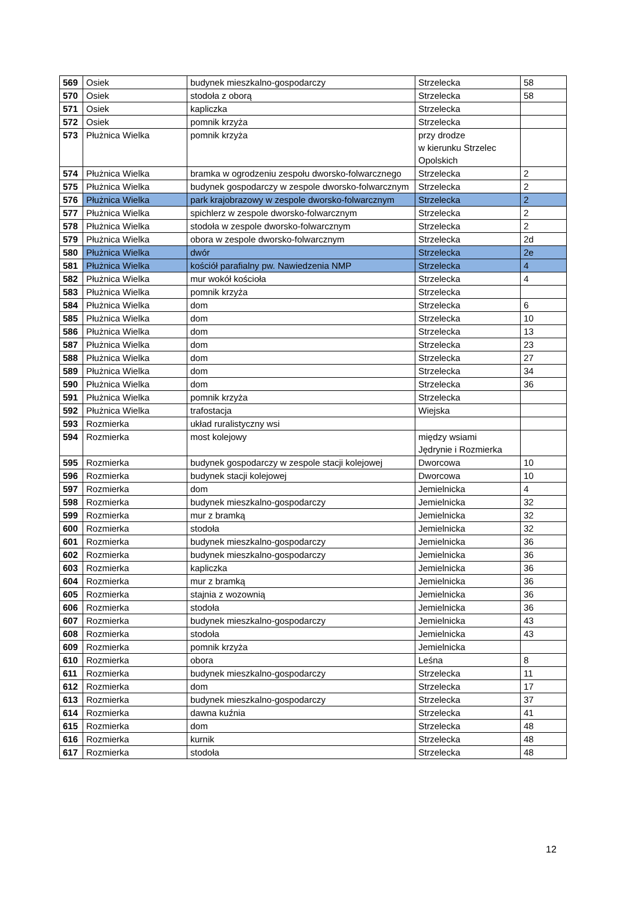| 569 | Osiek | budynek mieszkalno-gospodarczy | Strzelecka | 58 |
| 570 | Osiek | stodoła z oborą | Strzelecka | 58 |
| 571 | Osiek | kapliczka | Strzelecka | |
| 572 | Osiek | pomnik krzyża | Strzelecka | |
| 573 | Płużnica Wielka | pomnik krzyża | przy drodze w kierunku Strzelec Opolskich | |
| 574 | Płużnica Wielka | bramka w ogrodzeniu zespołu dworsko-folwarcznego | Strzelecka | 2 |
| 575 | Płużnica Wielka | budynek gospodarczy w zespole dworsko-folwarcznym | Strzelecka | 2 |
| 576 | Płużnica Wielka | park krajobrazowy w zespole dworsko-folwarcznym | Strzelecka | 2 |
| 577 | Płużnica Wielka | spichlerz w zespole dworsko-folwarcznym | Strzelecka | 2 |
| 578 | Płużnica Wielka | stodoła w zespole dworsko-folwarcznym | Strzelecka | 2 |
| 579 | Płużnica Wielka | obora w zespole dworsko-folwarcznym | Strzelecka | 2d |
| 580 | Płużnica Wielka | dwór | Strzelecka | 2e |
| 581 | Płużnica Wielka | kościół parafialny pw. Nawiedzenia NMP | Strzelecka | 4 |
| 582 | Płużnica Wielka | mur wokół kościoła | Strzelecka | 4 |
| 583 | Płużnica Wielka | pomnik krzyża | Strzelecka | |
| 584 | Płużnica Wielka | dom | Strzelecka | 6 |
| 585 | Płużnica Wielka | dom | Strzelecka | 10 |
| 586 | Płużnica Wielka | dom | Strzelecka | 13 |
| 587 | Płużnica Wielka | dom | Strzelecka | 23 |
| 588 | Płużnica Wielka | dom | Strzelecka | 27 |
| 589 | Płużnica Wielka | dom | Strzelecka | 34 |
| 590 | Płużnica Wielka | dom | Strzelecka | 36 |
| 591 | Płużnica Wielka | pomnik krzyża | Strzelecka | |
| 592 | Płużnica Wielka | trafostacja | Wiejska | |
| 593 | Rozmierka | układ ruralistyczny wsi | | |
| 594 | Rozmierka | most kolejowy | między wsiami Jędrynie i Rozmierka | |
| 595 | Rozmierka | budynek gospodarczy w zespole stacji kolejowej | Dworcowa | 10 |
| 596 | Rozmierka | budynek stacji kolejowej | Dworcowa | 10 |
| 597 | Rozmierka | dom | Jemielnicka | 4 |
| 598 | Rozmierka | budynek mieszkalno-gospodarczy | Jemielnicka | 32 |
| 599 | Rozmierka | mur z bramką | Jemielnicka | 32 |
| 600 | Rozmierka | stodoła | Jemielnicka | 32 |
| 601 | Rozmierka | budynek mieszkalno-gospodarczy | Jemielnicka | 36 |
| 602 | Rozmierka | budynek mieszkalno-gospodarczy | Jemielnicka | 36 |
| 603 | Rozmierka | kapliczka | Jemielnicka | 36 |
| 604 | Rozmierka | mur z bramką | Jemielnicka | 36 |
| 605 | Rozmierka | stajnia z wozownią | Jemielnicka | 36 |
| 606 | Rozmierka | stodoła | Jemielnicka | 36 |
| 607 | Rozmierka | budynek mieszkalno-gospodarczy | Jemielnicka | 43 |
| 608 | Rozmierka | stodoła | Jemielnicka | 43 |
| 609 | Rozmierka | pomnik krzyża | Jemielnicka | |
| 610 | Rozmierka | obora | Leśna | 8 |
| 611 | Rozmierka | budynek mieszkalno-gospodarczy | Strzelecka | 11 |
| 612 | Rozmierka | dom | Strzelecka | 17 |
| 613 | Rozmierka | budynek mieszkalno-gospodarczy | Strzelecka | 37 |
| 614 | Rozmierka | dawna kuźnia | Strzelecka | 41 |
| 615 | Rozmierka | dom | Strzelecka | 48 |
| 616 | Rozmierka | kurnik | Strzelecka | 48 |
| 617 | Rozmierka | stodoła | Strzelecka | 48 |
12